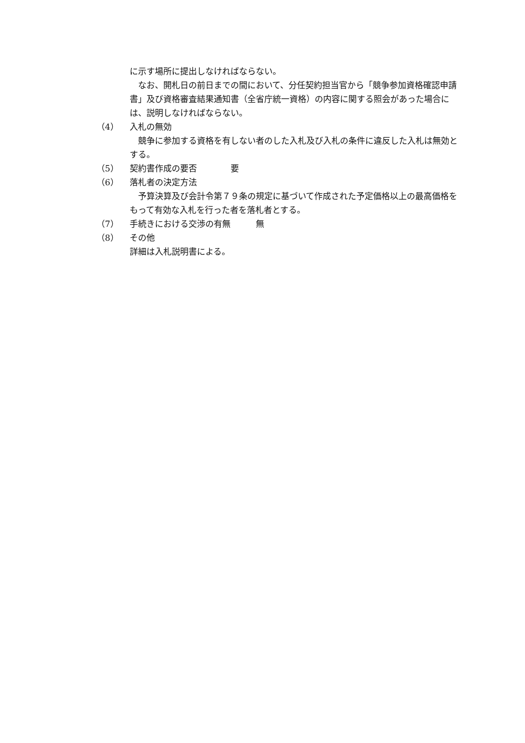に示す場所に提出しなければならない。
なお、開札日の前日までの間において、分任契約担当官から「競争参加資格確認申請書」及び資格審査結果通知書（全省庁統一資格）の内容に関する照会があった場合には、説明しなければならない。
（4） 入札の無効
競争に参加する資格を有しない者のした入札及び入札の条件に違反した入札は無効とする。
（5） 契約書作成の要否　　　　要
（6） 落札者の決定方法
予算決算及び会計令第７９条の規定に基づいて作成された予定価格以上の最高価格をもって有効な入札を行った者を落札者とする。
（7） 手続きにおける交渉の有無　　　無
（8） その他
詳細は入札説明書による。